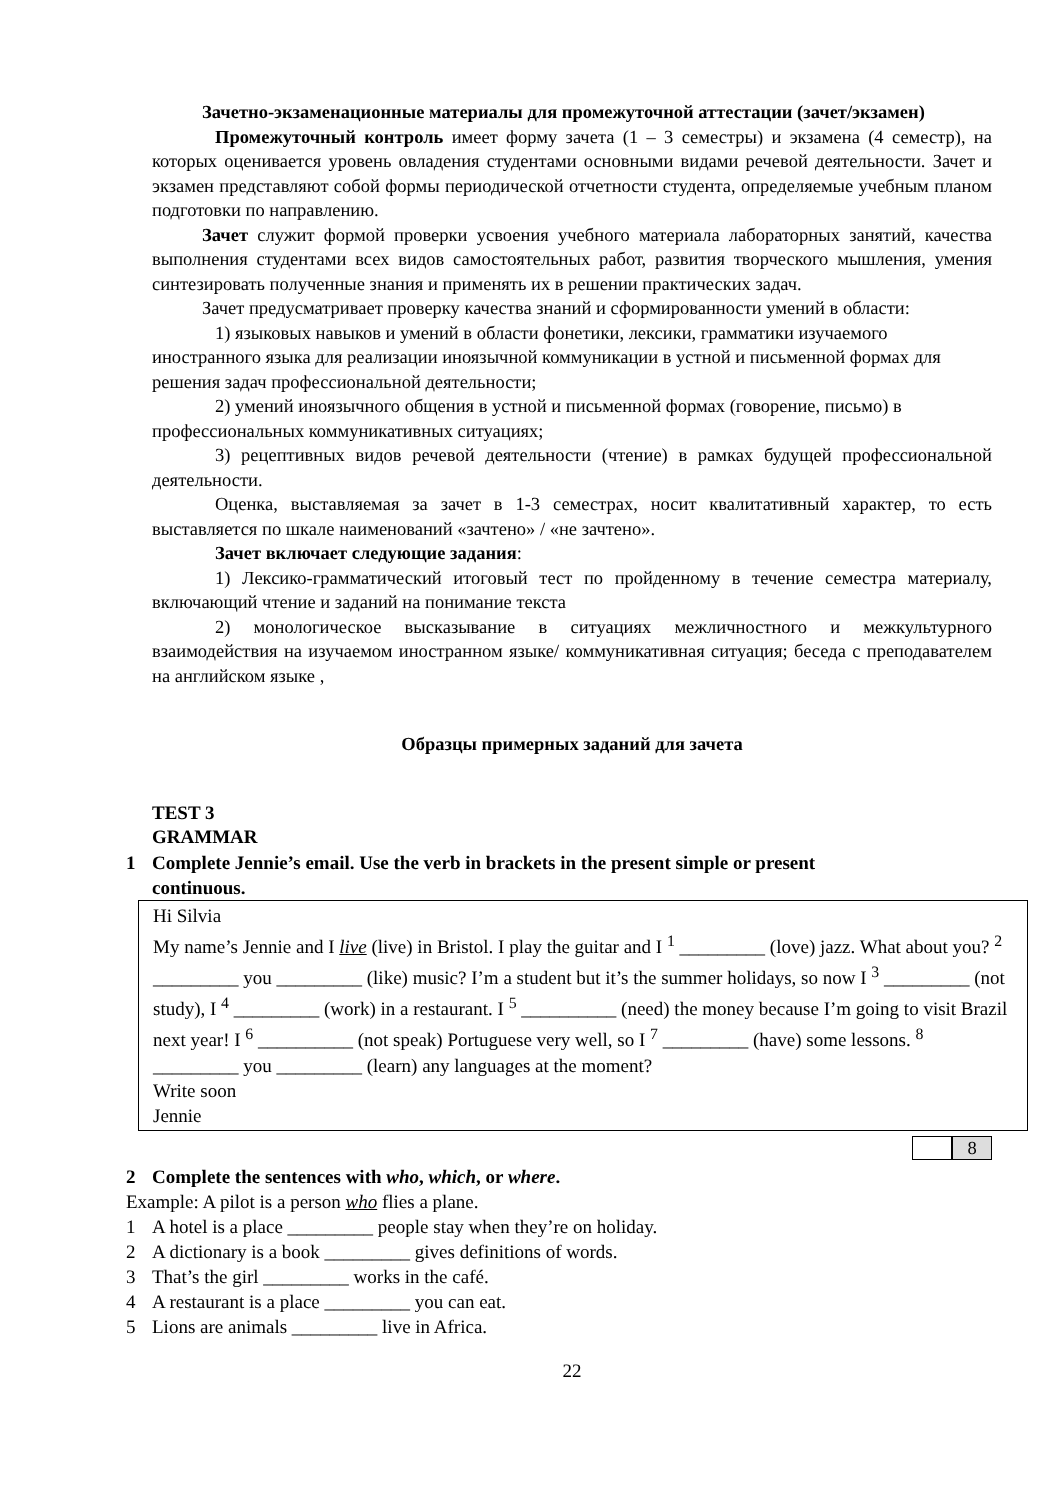Зачетно-экзаменационные материалы для промежуточной аттестации (зачет/экзамен)
Промежуточный контроль имеет форму зачета (1 – 3 семестры) и экзамена (4 семестр), на которых оценивается уровень овладения студентами основными видами речевой деятельности. Зачет и экзамен представляют собой формы периодической отчетности студента, определяемые учебным планом подготовки по направлению.
Зачет служит формой проверки усвоения учебного материала лабораторных занятий, качества выполнения студентами всех видов самостоятельных работ, развития творческого мышления, умения синтезировать полученные знания и применять их в решении практических задач.
Зачет предусматривает проверку качества знаний и сформированности умений в области:
1) языковых навыков и умений в области фонетики, лексики, грамматики изучаемого иностранного языка для реализации иноязычной коммуникации в устной и письменной формах для решения задач профессиональной деятельности;
2) умений иноязычного общения в устной и письменной формах (говорение, письмо) в профессиональных коммуникативных ситуациях;
3) рецептивных видов речевой деятельности (чтение) в рамках будущей профессиональной деятельности.
Оценка, выставляемая за зачет в 1-3 семестрах, носит квалитативный характер, то есть выставляется по шкале наименований «зачтено» / «не зачтено».
Зачет включает следующие задания:
1) Лексико-грамматический итоговый тест по пройденному в течение семестра материалу, включающий чтение и заданий на понимание текста
2) монологическое высказывание в ситуациях межличностного и межкультурного взаимодействия на изучаемом иностранном языке/ коммуникативная ситуация; беседа с преподавателем на английском языке ,
Образцы примерных заданий для зачета
TEST 3
GRAMMAR
1 Complete Jennie’s email. Use the verb in brackets in the present simple or present
continuous.
Hi Silvia
My name’s Jennie and I live (live) in Bristol. I play the guitar and I <sup>1</sup> _________ (love) jazz. What about you? <sup>2</sup> _________ you _________ (like) music? I’m a student but it’s the summer holidays, so now I <sup>3</sup> _________ (not study), I <sup>4</sup> _________ (work) in a restaurant. I <sup>5</sup> __________ (need) the money because I’m going to visit Brazil next year! I <sup>6</sup> __________ (not speak) Portuguese very well, so I <sup>7</sup> _________ (have) some lessons. <sup>8</sup> _________ you _________ (learn) any languages at the moment?
Write soon
Jennie
8
2 Complete the sentences with who, which, or where.
Example: A pilot is a person who flies a plane.
1 A hotel is a place _________ people stay when they’re on holiday.
2 A dictionary is a book _________ gives definitions of words.
3 That’s the girl _________ works in the café.
4 A restaurant is a place _________ you can eat.
5 Lions are animals _________ live in Africa.
22